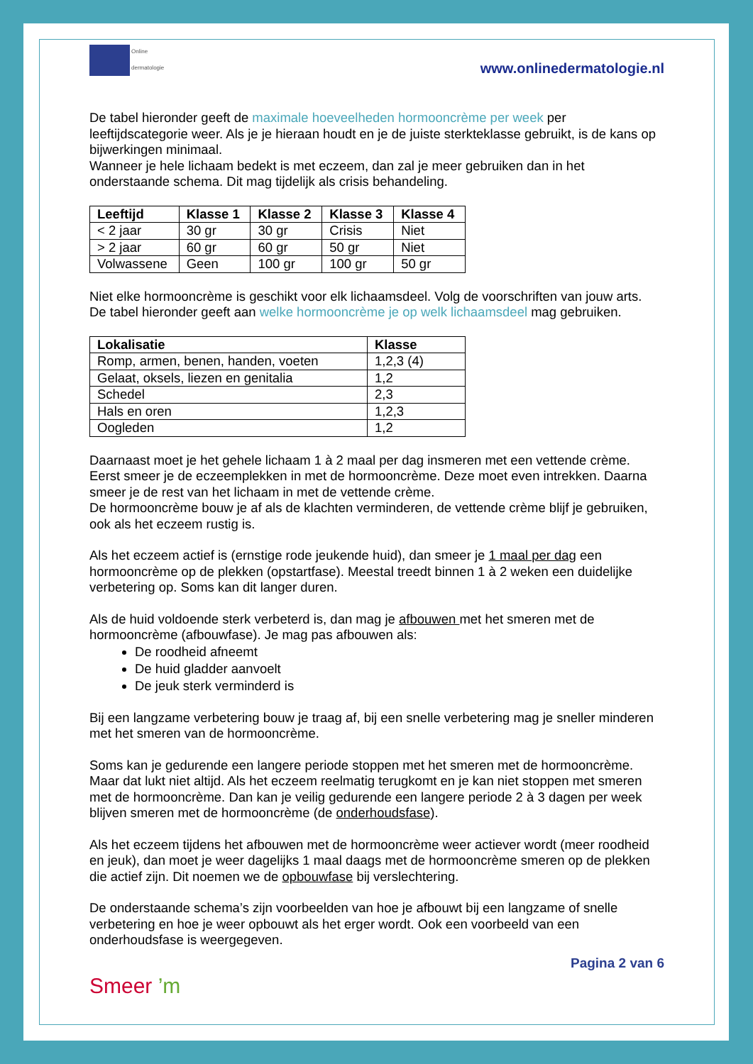Online
dermatologie
www.onlinedermatologie.nl
De tabel hieronder geeft de maximale hoeveelheden hormooncrème per week per leeftijdscategorie weer. Als je je hieraan houdt en je de juiste sterkteklasse gebruikt, is de kans op bijwerkingen minimaal.
Wanneer je hele lichaam bedekt is met eczeem, dan zal je meer gebruiken dan in het onderstaande schema. Dit mag tijdelijk als crisis behandeling.
| Leeftijd | Klasse 1 | Klasse 2 | Klasse 3 | Klasse 4 |
| --- | --- | --- | --- | --- |
| < 2 jaar | 30 gr | 30 gr | Crisis | Niet |
| > 2 jaar | 60 gr | 60 gr | 50 gr | Niet |
| Volwassene | Geen | 100 gr | 100 gr | 50 gr |
Niet elke hormooncrème is geschikt voor elk lichaamsdeel. Volg de voorschriften van jouw arts.
De tabel hieronder geeft aan welke hormooncrème je op welk lichaamsdeel mag gebruiken.
| Lokalisatie | Klasse |
| --- | --- |
| Romp, armen, benen, handen, voeten | 1,2,3 (4) |
| Gelaat, oksels, liezen en genitalia | 1,2 |
| Schedel | 2,3 |
| Hals en oren | 1,2,3 |
| Oogleden | 1,2 |
Daarnaast moet je het gehele lichaam 1 à 2 maal per dag insmeren met een vettende crème. Eerst smeer je de eczeemplekken in met de hormooncrème. Deze moet even intrekken. Daarna smeer je de rest van het lichaam in met de vettende crème.
De hormooncrème bouw je af als de klachten verminderen, de vettende crème blijf je gebruiken, ook als het eczeem rustig is.
Als het eczeem actief is (ernstige rode jeukende huid), dan smeer je 1 maal per dag een hormooncrème op de plekken (opstartfase). Meestal treedt binnen 1 à 2 weken een duidelijke verbetering op. Soms kan dit langer duren.
Als de huid voldoende sterk verbeterd is, dan mag je afbouwen met het smeren met de hormooncrème (afbouwfase). Je mag pas afbouwen als:
De roodheid afneemt
De huid gladder aanvoelt
De jeuk sterk verminderd is
Bij een langzame verbetering bouw je traag af, bij een snelle verbetering mag je sneller minderen met het smeren van de hormooncrème.
Soms kan je gedurende een langere periode stoppen met het smeren met de hormooncrème. Maar dat lukt niet altijd. Als het eczeem reelmatig terugkomt en je kan niet stoppen met smeren met de hormooncrème. Dan kan je veilig gedurende een langere periode 2 à 3 dagen per week blijven smeren met de hormooncrème (de onderhoudsfase).
Als het eczeem tijdens het afbouwen met de hormooncrème weer actiever wordt (meer roodheid en jeuk), dan moet je weer dagelijks 1 maal daags met de hormooncrème smeren op de plekken die actief zijn. Dit noemen we de opbouwfase bij verslechtering.
De onderstaande schema’s zijn voorbeelden van hoe je afbouwt bij een langzame of snelle verbetering en hoe je weer opbouwt als het erger wordt. Ook een voorbeeld van een onderhoudsfase is weergegeven.
Pagina 2 van 6
Smeer ’m